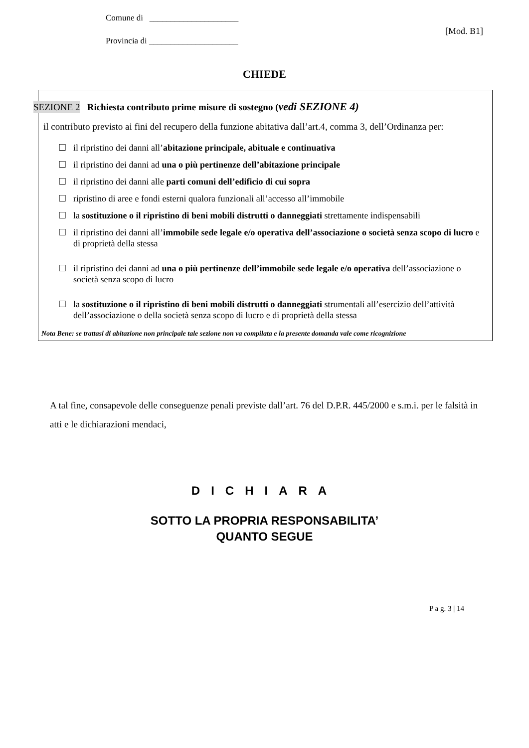Comune di _____________________
[Mod. B1]
Provincia di _____________________
CHIEDE
SEZIONE 2 Richiesta contributo prime misure di sostegno (vedi SEZIONE 4)
il contributo previsto ai fini del recupero della funzione abitativa dall’art.4, comma 3, dell’Ordinanza per:
☐ il ripristino dei danni all’abitazione principale, abituale e continuativa
☐ il ripristino dei danni ad una o più pertinenze dell’abitazione principale
☐ il ripristino dei danni alle parti comuni dell’edificio di cui sopra
☐ ripristino di aree e fondi esterni qualora funzionali all’accesso all’immobile
☐ la sostituzione o il ripristino di beni mobili distrutti o danneggiati strettamente indispensabili
☐ il ripristino dei danni all’immobile sede legale e/o operativa dell’associazione o società senza scopo di lucro e di proprietà della stessa
☐ il ripristino dei danni ad una o più pertinenze dell’immobile sede legale e/o operativa dell’associazione o società senza scopo di lucro
☐ la sostituzione o il ripristino di beni mobili distrutti o danneggiati strumentali all’esercizio dell’attività dell’associazione o della società senza scopo di lucro e di proprietà della stessa
Nota Bene: se trattasi di abitazione non principale tale sezione non va compilata e la presente domanda vale come ricognizione
A tal fine, consapevole delle conseguenze penali previste dall’art. 76 del D.P.R. 445/2000 e s.m.i. per le falsità in atti e le dichiarazioni mendaci,
DICHIARA
SOTTO LA PROPRIA RESPONSABILITA’
QUANTO SEGUE
P a g. 3 | 14